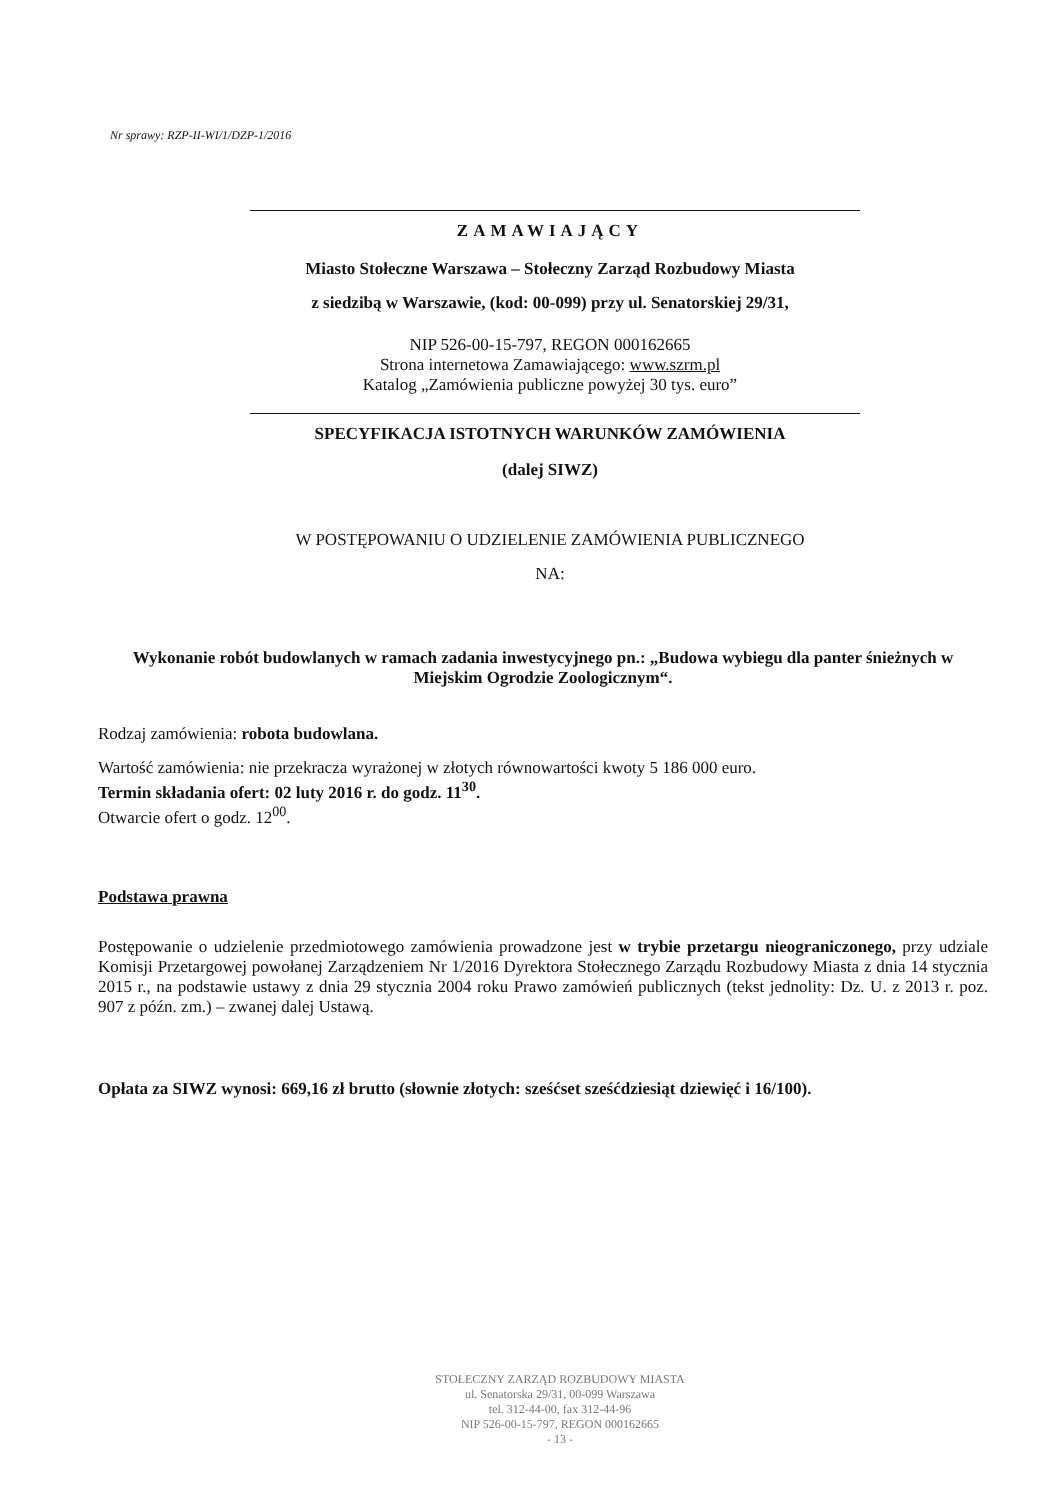Nr sprawy: RZP-II-WI/1/DZP-1/2016
ZAMAWIAJĄCY
Miasto Stołeczne Warszawa – Stołeczny Zarząd Rozbudowy Miasta
z siedzibą w Warszawie, (kod: 00-099) przy ul. Senatorskiej 29/31,
NIP 526-00-15-797, REGON 000162665
Strona internetowa Zamawiającego: www.szrm.pl
Katalog „Zamówienia publiczne powyżej 30 tys. euro”
SPECYFIKACJA ISTOTNYCH WARUNKÓW ZAMÓWIENIA
(dalej SIWZ)
W POSTĘPOWANIU O UDZIELENIE ZAMÓWIENIA PUBLICZNEGO
NA:
Wykonanie robót budowlanych w ramach zadania inwestycyjnego pn.: „Budowa wybiegu dla panter śnieżnych w Miejskim Ogrodzie Zoologicznym“.
Rodzaj zamówienia: robota budowlana.
Wartość zamówienia: nie przekracza wyrażonej w złotych równowartości kwoty 5 186 000 euro.
Termin składania ofert: 02 luty 2016 r. do godz. 11<sup>30</sup>.
Otwarcie ofert o godz. 12<sup>00</sup>.
Podstawa prawna
Postępowanie o udzielenie przedmiotowego zamówienia prowadzone jest w trybie przetargu nieograniczonego, przy udziale Komisji Przetargowej powołanej Zarządzeniem Nr 1/2016 Dyrektora Stołecznego Zarządu Rozbudowy Miasta z dnia 14 stycznia 2015 r., na podstawie ustawy z dnia 29 stycznia 2004 roku Prawo zamówień publicznych (tekst jednolity: Dz. U. z 2013 r. poz. 907 z późn. zm.) – zwanej dalej Ustawą.
Opłata za SIWZ wynosi: 669,16 zł brutto (słownie złotych: sześćset sześćdziesiąt dziewięć i 16/100).
STOŁECZNY ZARZĄD ROZBUDOWY MIASTA
ul. Senatorska 29/31, 00-099 Warszawa
tel. 312-44-00, fax 312-44-96
NIP 526-00-15-797, REGON 000162665
- 13 -